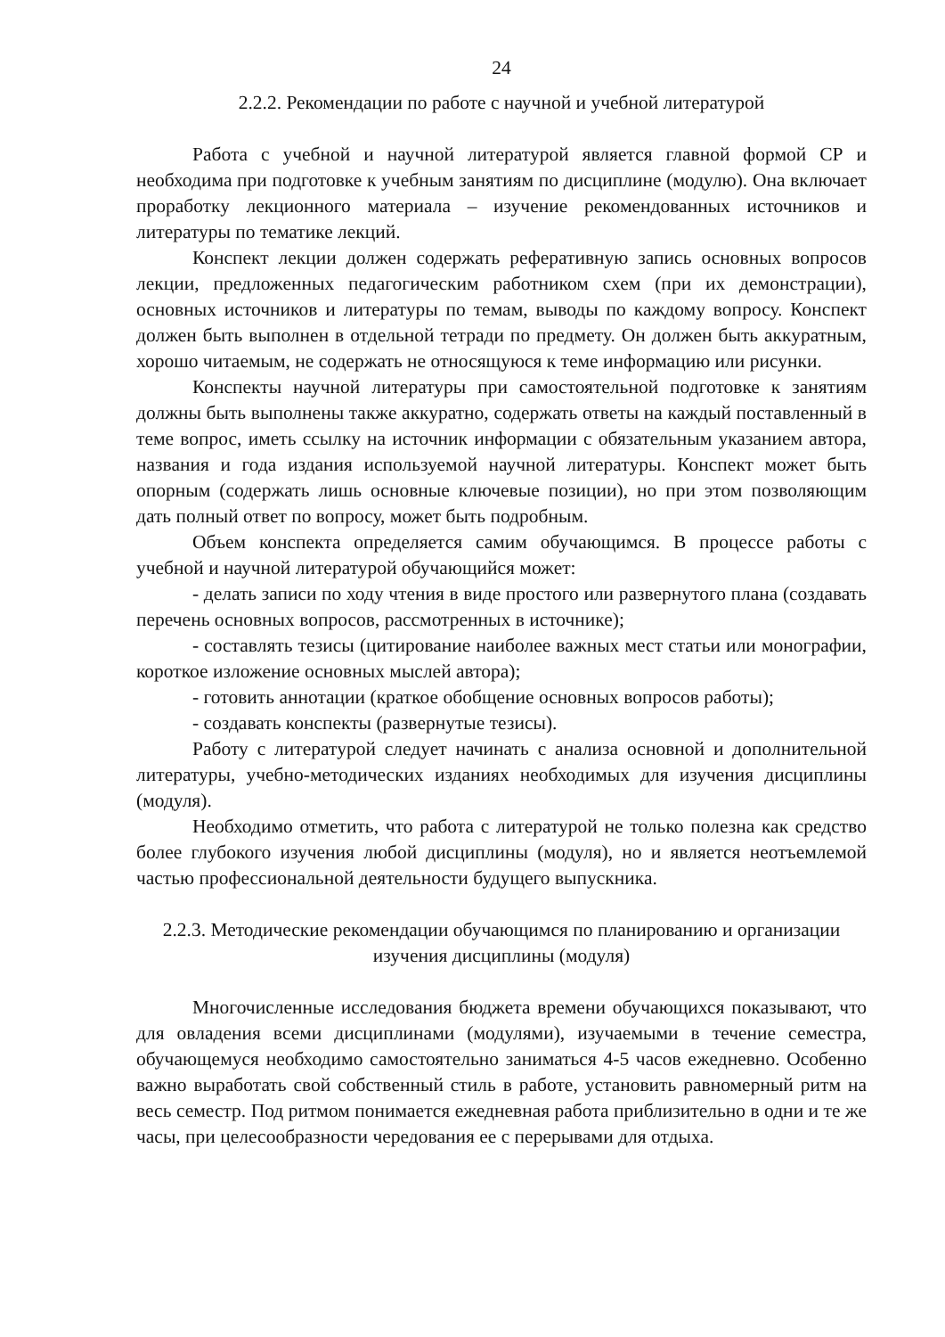24
2.2.2. Рекомендации по работе с научной и учебной литературой
Работа с учебной и научной литературой является главной формой СР и необходима при подготовке к учебным занятиям по дисциплине (модулю). Она включает проработку лекционного материала – изучение рекомендованных источников и литературы по тематике лекций.
Конспект лекции должен содержать реферативную запись основных вопросов лекции, предложенных педагогическим работником схем (при их демонстрации), основных источников и литературы по темам, выводы по каждому вопросу. Конспект должен быть выполнен в отдельной тетради по предмету. Он должен быть аккуратным, хорошо читаемым, не содержать не относящуюся к теме информацию или рисунки.
Конспекты научной литературы при самостоятельной подготовке к занятиям должны быть выполнены также аккуратно, содержать ответы на каждый поставленный в теме вопрос, иметь ссылку на источник информации с обязательным указанием автора, названия и года издания используемой научной литературы. Конспект может быть опорным (содержать лишь основные ключевые позиции), но при этом позволяющим дать полный ответ по вопросу, может быть подробным.
Объем конспекта определяется самим обучающимся. В процессе работы с учебной и научной литературой обучающийся может:
- делать записи по ходу чтения в виде простого или развернутого плана (создавать перечень основных вопросов, рассмотренных в источнике);
- составлять тезисы (цитирование наиболее важных мест статьи или монографии, короткое изложение основных мыслей автора);
- готовить аннотации (краткое обобщение основных вопросов работы);
- создавать конспекты (развернутые тезисы).
Работу с литературой следует начинать с анализа основной и дополнительной литературы, учебно-методических изданиях необходимых для изучения дисциплины (модуля).
Необходимо отметить, что работа с литературой не только полезна как средство более глубокого изучения любой дисциплины (модуля), но и является неотъемлемой частью профессиональной деятельности будущего выпускника.
2.2.3. Методические рекомендации обучающимся по планированию и организации изучения дисциплины (модуля)
Многочисленные исследования бюджета времени обучающихся показывают, что для овладения всеми дисциплинами (модулями), изучаемыми в течение семестра, обучающемуся необходимо самостоятельно заниматься 4-5 часов ежедневно. Особенно важно выработать свой собственный стиль в работе, установить равномерный ритм на весь семестр. Под ритмом понимается ежедневная работа приблизительно в одни и те же часы, при целесообразности чередования ее с перерывами для отдыха.